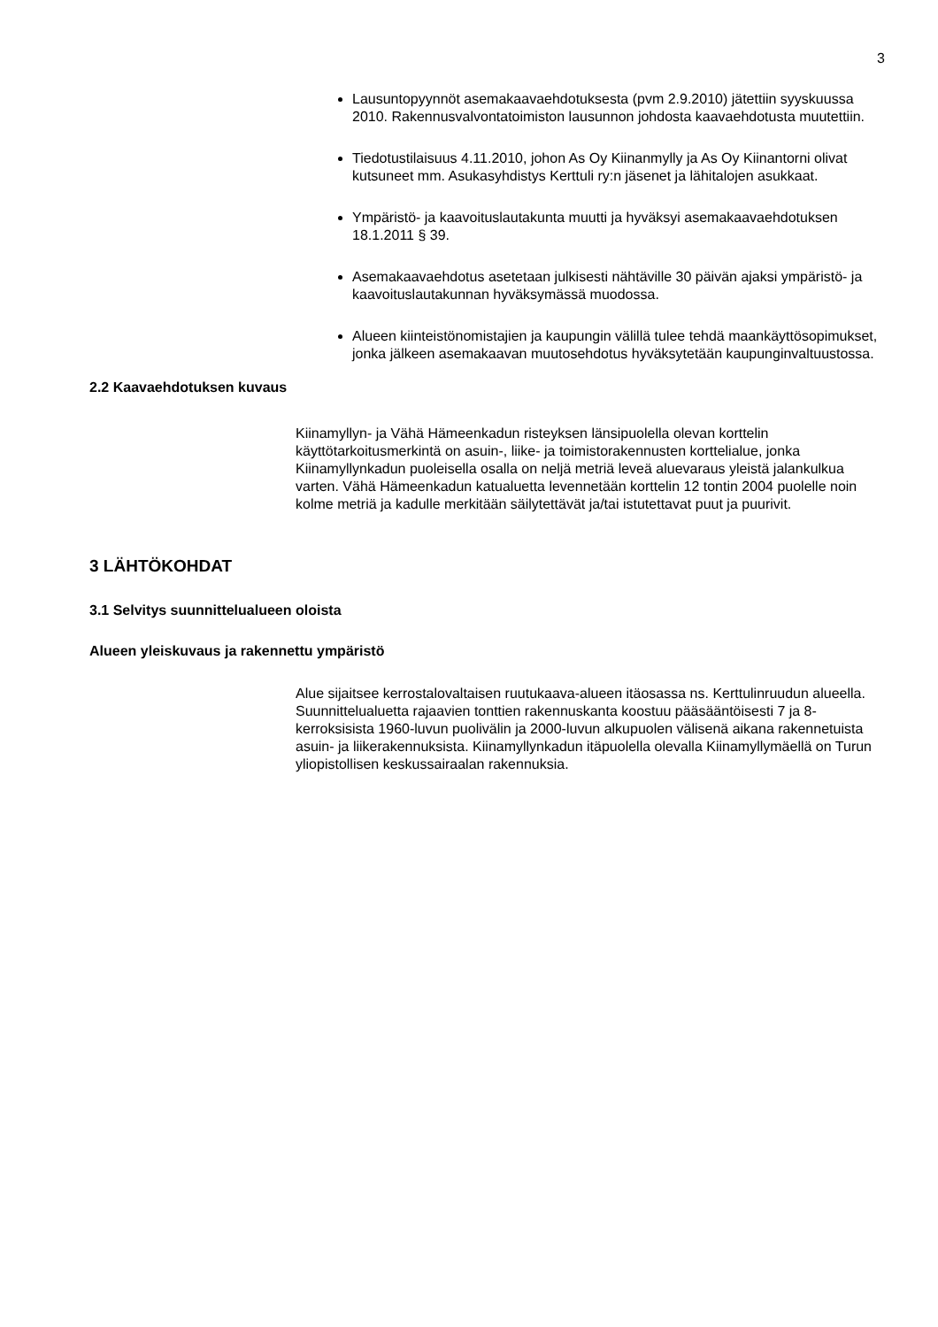3
Lausuntopyynnöt asemakaavaehdotuksesta (pvm 2.9.2010) jätettiin syyskuussa 2010. Rakennusvalvontatoimiston lausunnon johdosta kaavaehdotusta muutettiin.
Tiedotustilaisuus 4.11.2010, johon As Oy Kiinanmylly ja As Oy Kiinantorni olivat kutsuneet mm. Asukasyhdistys Kerttuli ry:n jäsenet ja lähitalojen asukkaat.
Ympäristö- ja kaavoituslautakunta muutti ja hyväksyi asemakaavaehdotuksen 18.1.2011 § 39.
Asemakaavaehdotus asetetaan julkisesti nähtäville 30 päivän ajaksi ympäristö- ja kaavoituslautakunnan hyväksymässä muodossa.
Alueen kiinteistönomistajien ja kaupungin välillä tulee tehdä maankäyttösopimukset, jonka jälkeen asemakaavan muutosehdotus hyväksytetään kaupunginvaltuustossa.
2.2 Kaavaehdotuksen kuvaus
Kiinamyllyn- ja Vähä Hämeenkadun risteyksen länsipuolella olevan korttelin käyttötarkoitusmerkintä on asuin-, liike- ja toimistorakennusten korttelialue, jonka Kiinamyllynkadun puoleisella osalla on neljä metriä leveä aluevaraus yleistä jalankulkua varten. Vähä Hämeenkadun katualuetta levennetään korttelin 12 tontin 2004 puolelle noin kolme metriä ja kadulle merkitään säilytettävät ja/tai istutettavat puut ja puurivit.
3 LÄHTÖKOHDAT
3.1 Selvitys suunnittelualueen oloista
Alueen yleiskuvaus ja rakennettu ympäristö
Alue sijaitsee kerrostalovaltaisen ruutukaava-alueen itäosassa ns. Kerttulinruudun alueella. Suunnittelualuetta rajaavien tonttien rakennuskanta koostuu pääsääntöisesti 7 ja 8-kerroksisista 1960-luvun puolivälin ja 2000-luvun alkupuolen välisenä aikana rakennetuista asuin- ja liikerakennuksista. Kiinamyllynkadun itäpuolella olevalla Kiinamyllymäellä on Turun yliopistollisen keskussairaalan rakennuksia.